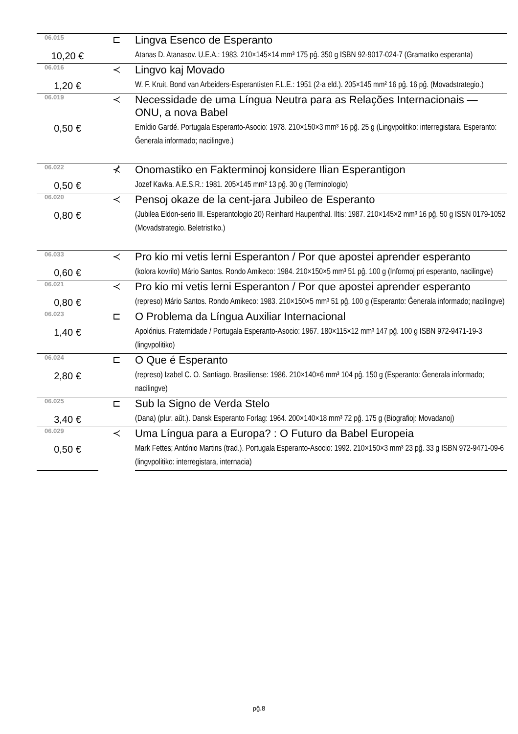| 06.015 | ⊏ | Lingva Esenco de Esperanto |
| 10,20 € | | Atanas D. Atanasov. U.E.A.: 1983. 210×145×14 mm³ 175 pĝ. 350 g ISBN 92-9017-024-7 (Gramatiko esperanta) |
| 06.016 | ≺ | Lingvo kaj Movado |
| 1,20 € | | W. F. Kruit. Bond van Arbeiders-Esperantisten F.L.E.: 1951 (2-a eld.). 205×145 mm² 16 pĝ. 16 pĝ. (Movadstrategio.) |
| 06.019 | ≺ | Necessidade de uma Língua Neutra para as Relações Internacionais — ONU, a nova Babel |
| 0,50 € | | Emídio Gardé. Portugala Esperanto-Asocio: 1978. 210×150×3 mm³ 16 pĝ. 25 g (Lingvpolitiko: interregistara. Esperanto: Ĝenerala informado; nacilingve.) |
| 06.022 | ⊀ | Onomastiko en Fakterminoj konsidere Ilian Esperantigon |
| 0,50 € | | Jozef Kavka. A.E.S.R.: 1981. 205×145 mm² 13 pĝ. 30 g (Terminologio) |
| 06.020 | ≺ | Pensoj okaze de la cent-jara Jubileo de Esperanto |
| 0,80 € | | (Jubilea Eldon-serio III. Esperantologio 20) Reinhard Haupenthal. Iltis: 1987. 210×145×2 mm³ 16 pĝ. 50 g ISSN 0179-1052 (Movadstrategio. Beletristiko.) |
| 06.033 | ≺ | Pro kio mi vetis lerni Esperanton / Por que apostei aprender esperanto |
| 0,60 € | | (kolora kovrilo) Mário Santos. Rondo Amikeco: 1984. 210×150×5 mm³ 51 pĝ. 100 g (Informoj pri esperanto, nacilingve) |
| 06.021 | ≺ | Pro kio mi vetis lerni Esperanton / Por que apostei aprender esperanto |
| 0,80 € | | (represo) Mário Santos. Rondo Amikeco: 1983. 210×150×5 mm³ 51 pĝ. 100 g (Esperanto: Ĝenerala informado; nacilingve) |
| 06.023 | ⊏ | O Problema da Língua Auxiliar Internacional |
| 1,40 € | | Apolónius. Fraternidade / Portugala Esperanto-Asocio: 1967. 180×115×12 mm³ 147 pĝ. 100 g ISBN 972-9471-19-3 (lingvpolitiko) |
| 06.024 | ⊏ | O Que é Esperanto |
| 2,80 € | | (represo) Izabel C. O. Santiago. Brasiliense: 1986. 210×140×6 mm³ 104 pĝ. 150 g (Esperanto: Ĝenerala informado; nacilingve) |
| 06.025 | ⊏ | Sub la Signo de Verda Stelo |
| 3,40 € | | (Dana) (plur. aŭt.). Dansk Esperanto Forlag: 1964. 200×140×18 mm³ 72 pĝ. 175 g (Biografioj: Movadanoj) |
| 06.029 | ≺ | Uma Língua para a Europa? : O Futuro da Babel Europeia |
| 0,50 € | | Mark Fettes; António Martins (trad.). Portugala Esperanto-Asocio: 1992. 210×150×3 mm³ 23 pĝ. 33 g ISBN 972-9471-09-6 (lingvpolitiko: interregistara, internacia) |
pĝ.8